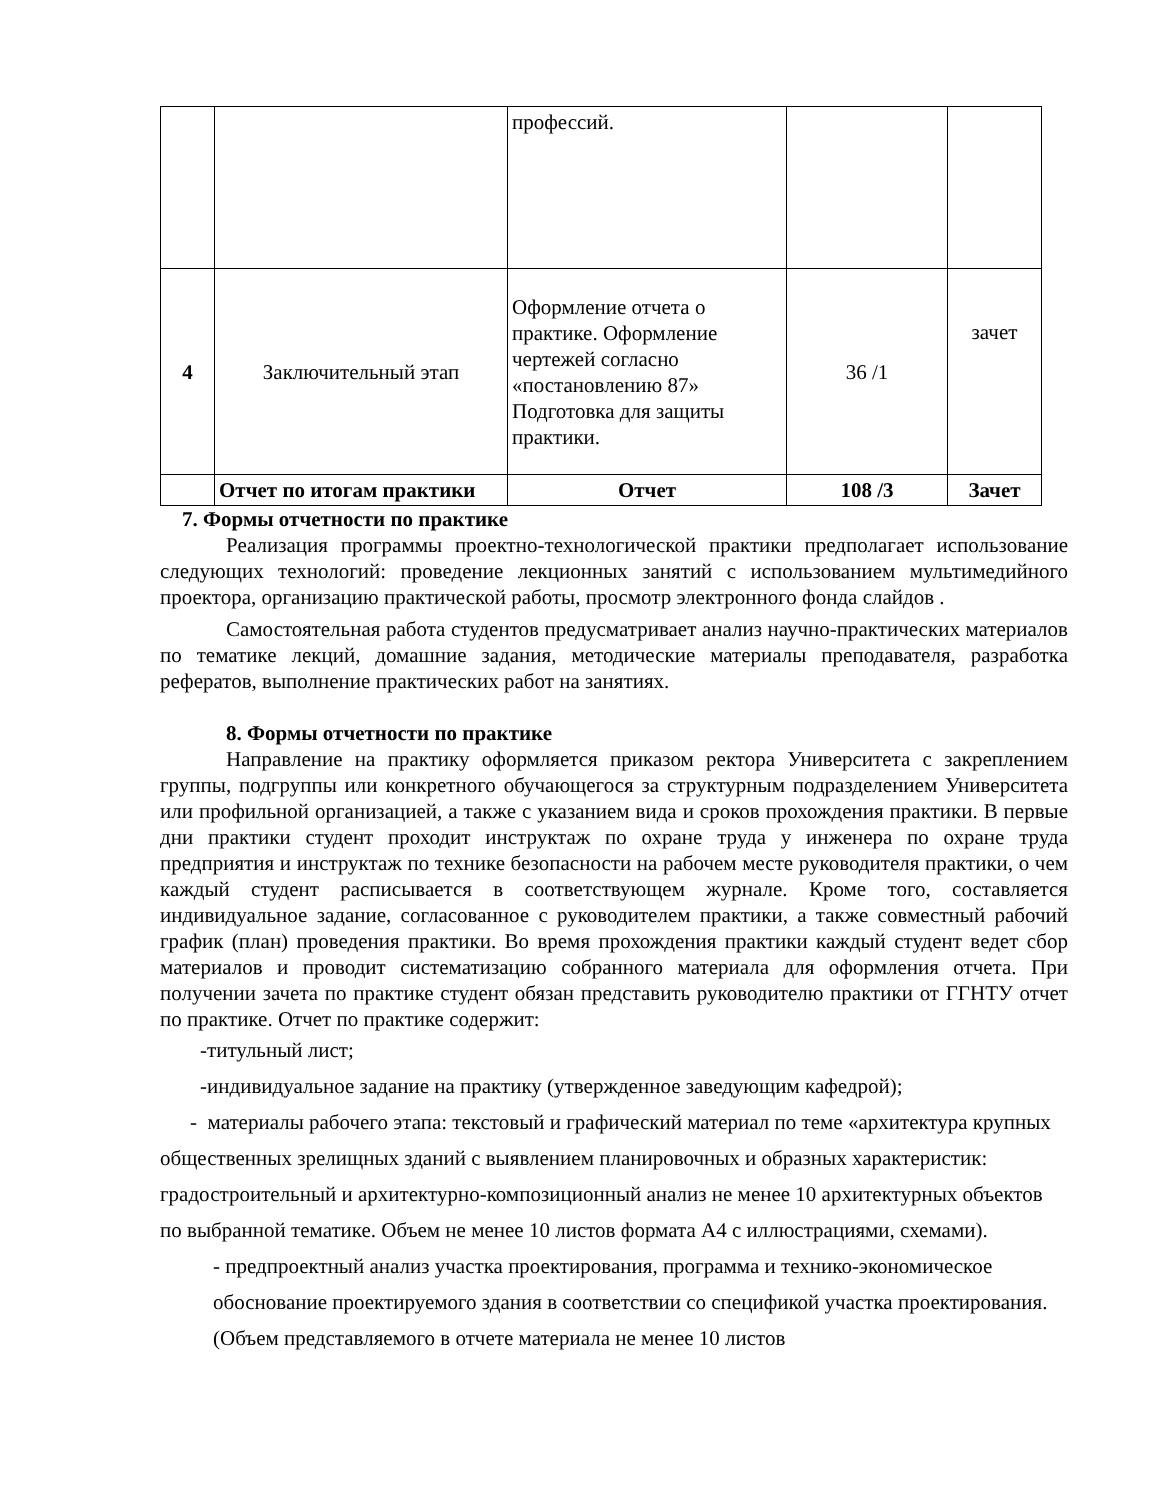| | | профессий. | | |
| 4 | Заключительный этап | Оформление отчета о практике. Оформление чертежей согласно «постановлению 87» Подготовка для защиты практики. | 36 /1 | зачет |
| | Отчет по итогам практики | Отчет | 108 /3 | Зачет |
7. Формы отчетности по практике
Реализация программы проектно-технологической практики предполагает использование следующих технологий: проведение лекционных занятий с использованием мультимедийного проектора, организацию практической работы, просмотр электронного фонда слайдов .
Самостоятельная работа студентов предусматривает анализ научно-практических материалов по тематике лекций, домашние задания, методические материалы преподавателя, разработка рефератов, выполнение практических работ на занятиях.
8. Формы отчетности по практике
Направление на практику оформляется приказом ректора Университета с закреплением группы, подгруппы или конкретного обучающегося за структурным подразделением Университета или профильной организацией, а также с указанием вида и сроков прохождения практики. В первые дни практики студент проходит инструктаж по охране труда у инженера по охране труда предприятия и инструктаж по технике безопасности на рабочем месте руководителя практики, о чем каждый студент расписывается в соответствующем журнале. Кроме того, составляется индивидуальное задание, согласованное с руководителем практики, а также совместный рабочий график (план) проведения практики. Во время прохождения практики каждый студент ведет сбор материалов и проводит систематизацию собранного материала для оформления отчета. При получении зачета по практике студент обязан представить руководителю практики от ГГНТУ отчет по практике. Отчет по практике содержит:
-титульный лист;
-индивидуальное задание на практику (утвержденное заведующим кафедрой);
- материалы рабочего этапа: текстовый и графический материал по теме «архитектура крупных общественных зрелищных зданий с выявлением планировочных и образных характеристик: градостроительный и архитектурно-композиционный анализ не менее 10 архитектурных объектов по выбранной тематике. Объем не менее 10 листов формата А4 с иллюстрациями, схемами).
- предпроектный анализ участка проектирования, программа и технико-экономическое обоснование проектируемого здания в соответствии со спецификой участка проектирования. (Объем представляемого в отчете материала не менее 10 листов